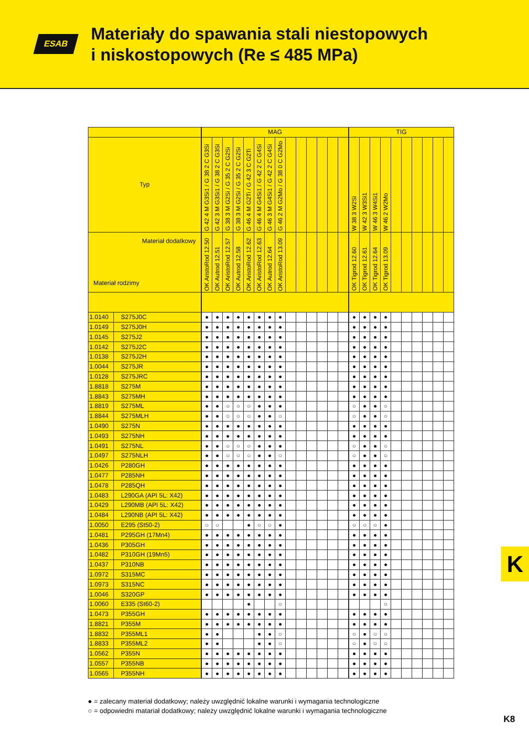ESAB
Materiały do spawania stali niestopowych
i niskostopowych (Re ≤ 485 MPa)
| | | MAG | | | | | | | | | | | | | | TIG | | | | | | | | | |
| --- | --- | --- | --- | --- | --- | --- | --- | --- | --- | --- | --- | --- | --- | --- | --- | --- | --- | --- | --- | --- | --- | --- | --- | --- | --- |
| Typ | | G 42 4 M G3Si1 / G 38 2 C G3Si | G 42 3 M G3Si1 / G 38 2 C G3Si | G 38 3 M G2Si / G 35 2 C G2Si | G 38 3 M G2Si / G 35 2 C G2Si | G 46 4 M G2Ti / G 42 3 C G2Ti | G 46 4 M G4Si1 / G 42 2 C G4Si | G 46 3 M G4Si1 / G 42 2 C G4Si | G 46 2 M G2Mo / G 38 0 C G2Mo | | | | | | | W 38 3 W2Si | W 42 3 W3Si1 | W 46 3 W4Si1 | W 46 2 W2Mo | | | | | | |
| Materiał dodatkowy Materiał rodzimy | | OK AristoRod 12.50 | OK Autrod 12.51 | OK AristoRod 12.57 | OK Autrod 12.58 | OK AristoRod 12.62 | OK AristoRod 12.63 | OK Autrod 12.64 | OK AristoRod 13.09 | | | | | | | OK Tigrod 12.60 | OK Tigrod 12.61 | OK Tigrod 12.64 | OK Tigrod 13.09 | | | | | | |
| 1.0140 | S275J0C | ● | ● | ● | ● | ● | ● | ● | ● | | | | | | | ● | ● | ● | ● | | | | | | |
| 1.0149 | S275J0H | ● | ● | ● | ● | ● | ● | ● | ● | | | | | | | ● | ● | ● | ● | | | | | | |
| 1.0145 | S275J2 | ● | ● | ● | ● | ● | ● | ● | ● | | | | | | | ● | ● | ● | ● | | | | | | |
| 1.0142 | S275J2C | ● | ● | ● | ● | ● | ● | ● | ● | | | | | | | ● | ● | ● | ● | | | | | | |
| 1.0138 | S275J2H | ● | ● | ● | ● | ● | ● | ● | ● | | | | | | | ● | ● | ● | ● | | | | | | |
| 1.0044 | S275JR | ● | ● | ● | ● | ● | ● | ● | ● | | | | | | | ● | ● | ● | ● | | | | | | |
| 1.0128 | S275JRC | ● | ● | ● | ● | ● | ● | ● | ● | | | | | | | ● | ● | ● | ● | | | | | | |
| 1.8818 | S275M | ● | ● | ● | ● | ● | ● | ● | ● | | | | | | | ● | ● | ● | ● | | | | | | |
| 1.8843 | S275MH | ● | ● | ● | ● | ● | ● | ● | ● | | | | | | | ● | ● | ● | ● | | | | | | |
| 1.8819 | S275ML | ● | ● | ○ | ○ | ○ | ● | ● | ● | | | | | | | ○ | ● | ● | ○ | | | | | | |
| 1.8844 | S275MLH | ● | ● | ○ | ○ | ○ | ● | ● | ○ | | | | | | | ○ | ● | ● | ○ | | | | | | |
| 1.0490 | S275N | ● | ● | ● | ● | ● | ● | ● | ● | | | | | | | ● | ● | ● | ● | | | | | | |
| 1.0493 | S275NH | ● | ● | ● | ● | ● | ● | ● | ● | | | | | | | ● | ● | ● | ● | | | | | | |
| 1.0491 | S275NL | ● | ● | ○ | ○ | ○ | ● | ● | ● | | | | | | | ○ | ● | ● | ○ | | | | | | |
| 1.0497 | S275NLH | ● | ● | ○ | ○ | ○ | ● | ● | ○ | | | | | | | ○ | ● | ● | ○ | | | | | | |
| 1.0426 | P280GH | ● | ● | ● | ● | ● | ● | ● | ● | | | | | | | ● | ● | ● | ● | | | | | | |
| 1.0477 | P285NH | ● | ● | ● | ● | ● | ● | ● | ● | | | | | | | ● | ● | ● | ● | | | | | | |
| 1.0478 | P285QH | ● | ● | ● | ● | ● | ● | ● | ● | | | | | | | ● | ● | ● | ● | | | | | | |
| 1.0483 | L290GA (API 5L: X42) | ● | ● | ● | ● | ● | ● | ● | ● | | | | | | | ● | ● | ● | ● | | | | | | |
| 1.0429 | L290MB (API 5L: X42) | ● | ● | ● | ● | ● | ● | ● | ● | | | | | | | ● | ● | ● | ● | | | | | | |
| 1.0484 | L290NB (API 5L: X42) | ● | ● | ● | ● | ● | ● | ● | ● | | | | | | | ● | ● | ● | ● | | | | | | |
| 1.0050 | E295 (St50-2) | ○ | ○ | | | ● | ○ | ○ | ● | | | | | | | ○ | ○ | ○ | ● | | | | | | |
| 1.0481 | P295GH (17Mn4) | ● | ● | ● | ● | ● | ● | ● | ● | | | | | | | ● | ● | ● | ● | | | | | | |
| 1.0436 | P305GH | ● | ● | ● | ● | ● | ● | ● | ● | | | | | | | ● | ● | ● | ● | | | | | | |
| 1.0482 | P310GH (19Mn5) | ● | ● | ● | ● | ● | ● | ● | ● | | | | | | | ● | ● | ● | ● | | | | | | |
| 1.0437 | P310NB | ● | ● | ● | ● | ● | ● | ● | ● | | | | | | | ● | ● | ● | ● | | | | | | |
| 1.0972 | S315MC | ● | ● | ● | ● | ● | ● | ● | ● | | | | | | | ● | ● | ● | ● | | | | | | |
| 1.0973 | S315NC | ● | ● | ● | ● | ● | ● | ● | ● | | | | | | | ● | ● | ● | ● | | | | | | |
| 1.0046 | S320GP | ● | ● | ● | ● | ● | ● | ● | ● | | | | | | | ● | ● | ● | ● | | | | | | |
| 1.0060 | E335 (St60-2) | | | | | ● | | | ○ | | | | | | | | | | ○ | | | | | | |
| 1.0473 | P355GH | ● | ● | ● | ● | ● | ● | ● | ● | | | | | | | ● | ● | ● | ● | | | | | | |
| 1.8821 | P355M | ● | ● | ● | ● | ● | ● | ● | ● | | | | | | | ● | ● | ● | ● | | | | | | |
| 1.8832 | P355ML1 | ● | ● | | | | ● | ● | ○ | | | | | | | ○ | ● | ○ | ○ | | | | | | |
| 1.8833 | P355ML2 | ● | ● | | | | ● | ● | ○ | | | | | | | ○ | ● | ○ | ○ | | | | | | |
| 1.0562 | P355N | ● | ● | ● | ● | ● | ● | ● | ● | | | | | | | ● | ● | ● | ● | | | | | | |
| 1.0557 | P355NB | ● | ● | ● | ● | ● | ● | ● | ● | | | | | | | ● | ● | ● | ● | | | | | | |
| 1.0565 | P355NH | ● | ● | ● | ● | ● | ● | ● | ● | | | | | | | ● | ● | ● | ● | | | | | | |
● = zalecany materiał dodatkowy; należy uwzględnić lokalne warunki i wymagania technologiczne
○ = odpowiedni matariał dodatkowy; należy uwzględnić lokalne warunki i wymagania technologiczne
K
K8